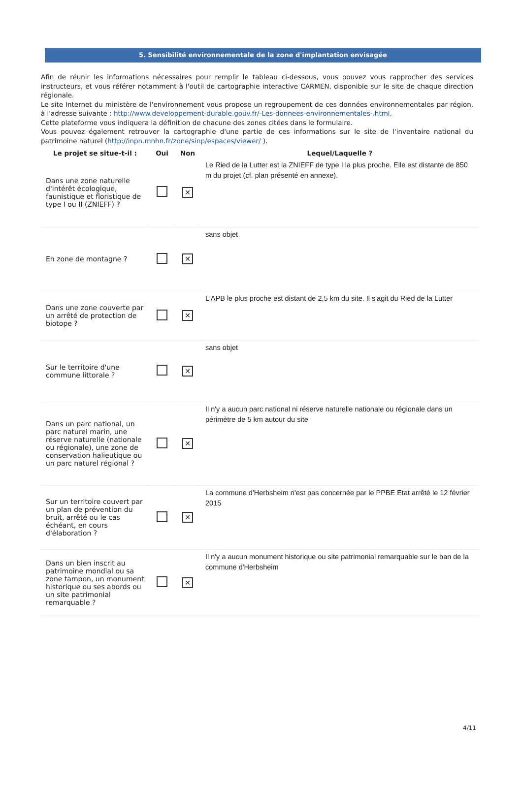5. Sensibilité environnementale de la zone d'implantation envisagée
Afin de réunir les informations nécessaires pour remplir le tableau ci-dessous, vous pouvez vous rapprocher des services instructeurs, et vous référer notamment à l'outil de cartographie interactive CARMEN, disponible sur le site de chaque direction régionale.
Le site Internet du ministère de l'environnement vous propose un regroupement de ces données environnementales par région, à l'adresse suivante : http://www.developpement-durable.gouv.fr/-Les-donnees-environnementales-.html.
Cette plateforme vous indiquera la définition de chacune des zones citées dans le formulaire.
Vous pouvez également retrouver la cartographie d'une partie de ces informations sur le site de l'inventaire national du patrimoine naturel (http://inpn.mnhn.fr/zone/sinp/espaces/viewer/ ).
| Le projet se situe-t-il : | Oui | Non | Lequel/Laquelle ? |
| --- | --- | --- | --- |
| Dans une zone naturelle d'intérêt écologique, faunistique et floristique de type I ou II (ZNIEFF) ? | | ✕ | Le Ried de la Lutter est la ZNIEFF de type I la plus proche. Elle est distante de 850 m du projet (cf. plan présenté en annexe). |
| En zone de montagne ? | | ✕ | sans objet |
| Dans une zone couverte par un arrêté de protection de biotope ? | | ✕ | L'APB le plus proche est distant de 2,5 km du site. Il s'agit du Ried de la Lutter |
| Sur le territoire d'une commune littorale ? | | ✕ | sans objet |
| Dans un parc national, un parc naturel marin, une réserve naturelle (nationale ou régionale), une zone de conservation halieutique ou un parc naturel régional ? | | ✕ | Il n'y a aucun parc national ni réserve naturelle nationale ou régionale dans un périmètre de 5 km autour du site |
| Sur un territoire couvert par un plan de prévention du bruit, arrêté ou le cas échéant, en cours d'élaboration ? | | ✕ | La commune d'Herbsheim n'est pas concernée par le PPBE Etat arrêté le 12 février 2015 |
| Dans un bien inscrit au patrimoine mondial ou sa zone tampon, un monument historique ou ses abords ou un site patrimonial remarquable ? | | ✕ | Il n'y a aucun monument historique ou site patrimonial remarquable sur le ban de la commune d'Herbsheim |
4/11